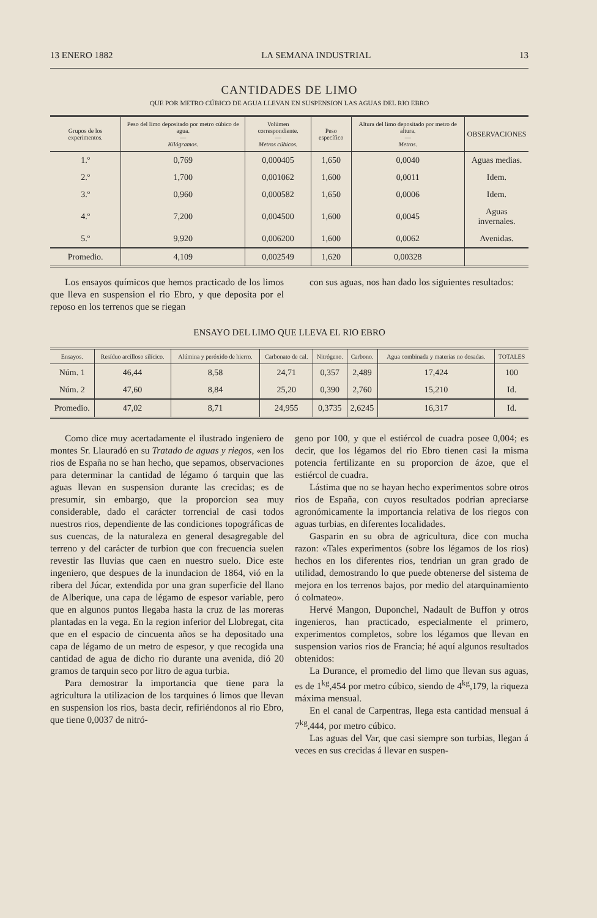13 ENERO 1882 LA SEMANA INDUSTRIAL 13
CANTIDADES DE LIMO
QUE POR METRO CÚBICO DE AGUA LLEVAN EN SUSPENSION LAS AGUAS DEL RIO EBRO
| Grupos de los experimentos. | Peso del limo depositado por metro cúbico de agua. — Kilógramos. | Volúmen correspondiente. — Metros cúbicos. | Peso específico | Altura del limo depositado por metro de altura. — Metros. | OBSERVACIONES |
| --- | --- | --- | --- | --- | --- |
| 1.º | 0,769 | 0,000405 | 1,650 | 0,0040 | Aguas medias. |
| 2.º | 1,700 | 0,001062 | 1,600 | 0,0011 | Idem. |
| 3.º | 0,960 | 0,000582 | 1,650 | 0,0006 | Idem. |
| 4.º | 7,200 | 0,004500 | 1,600 | 0,0045 | Aguas invernales. |
| 5.º | 9,920 | 0,006200 | 1,600 | 0,0062 | Avenidas. |
| Promedio. | 4,109 | 0,002549 | 1,620 | 0,00328 | |
Los ensayos químicos que hemos practicado de los limos que lleva en suspension el rio Ebro, y que deposita por el reposo en los terrenos que se riegan
con sus aguas, nos han dado los siguientes resultados:
ENSAYO DEL LIMO QUE LLEVA EL RIO EBRO
| Ensayos. | Resíduo arcilloso silícico. | Alúmina y peróxido de hierro. | Carbonato de cal. | Nitrógeno. | Carbono. | Agua combinada y materias no dosadas. | TOTALES |
| --- | --- | --- | --- | --- | --- | --- | --- |
| Núm. 1 | 46,44 | 8,58 | 24,71 | 0,357 | 2,489 | 17,424 | 100 |
| Núm. 2 | 47,60 | 8,84 | 25,20 | 0,390 | 2,760 | 15,210 | Id. |
| Promedio. | 47,02 | 8,71 | 24,955 | 0,3735 | 2,6245 | 16,317 | Id. |
Como dice muy acertadamente el ilustrado ingeniero de montes Sr. Llauradó en su Tratado de aguas y riegos, «en los rios de España no se han hecho, que sepamos, observaciones para determinar la cantidad de légamo ó tarquin que las aguas llevan en suspension durante las crecidas; es de presumir, sin embargo, que la proporcion sea muy considerable, dado el carácter torrencial de casi todos nuestros rios, dependiente de las condiciones topográficas de sus cuencas, de la naturaleza en general desagregable del terreno y del carácter de turbion que con frecuencia suelen revestir las lluvias que caen en nuestro suelo. Dice este ingeniero, que despues de la inundacion de 1864, vió en la ribera del Júcar, extendida por una gran superficie del llano de Alberique, una capa de légamo de espesor variable, pero que en algunos puntos llegaba hasta la cruz de las moreras plantadas en la vega. En la region inferior del Llobregat, cita que en el espacio de cincuenta años se ha depositado una capa de légamo de un metro de espesor, y que recogida una cantidad de agua de dicho rio durante una avenida, dió 20 gramos de tarquin seco por litro de agua turbia.
Para demostrar la importancia que tiene para la agricultura la utilizacion de los tarquines ó limos que llevan en suspension los rios, basta decir, refiriéndonos al rio Ebro, que tiene 0,0037 de nitró-
geno por 100, y que el estiércol de cuadra posee 0,004; es decir, que los légamos del rio Ebro tienen casi la misma potencia fertilizante en su proporcion de ázoe, que el estiércol de cuadra.
Lástima que no se hayan hecho experimentos sobre otros rios de España, con cuyos resultados podrian apreciarse agronómicamente la importancia relativa de los riegos con aguas turbias, en diferentes localidades.
Gasparin en su obra de agricultura, dice con mucha razon: «Tales experimentos (sobre los légamos de los rios) hechos en los diferentes rios, tendrian un gran grado de utilidad, demostrando lo que puede obtenerse del sistema de mejora en los terrenos bajos, por medio del atarquinamiento ó colmateo».
Hervé Mangon, Duponchel, Nadault de Buffon y otros ingenieros, han practicado, especialmente el primero, experimentos completos, sobre los légamos que llevan en suspension varios rios de Francia; hé aquí algunos resultados obtenidos:
La Durance, el promedio del limo que llevan sus aguas, es de 1<sup>kg</sup>,454 por metro cúbico, siendo de 4<sup>kg</sup>,179, la riqueza máxima mensual.
En el canal de Carpentras, llega esta cantidad mensual á 7<sup>kg</sup>,444, por metro cúbico.
Las aguas del Var, que casi siempre son turbias, llegan á veces en sus crecidas á llevar en suspen-